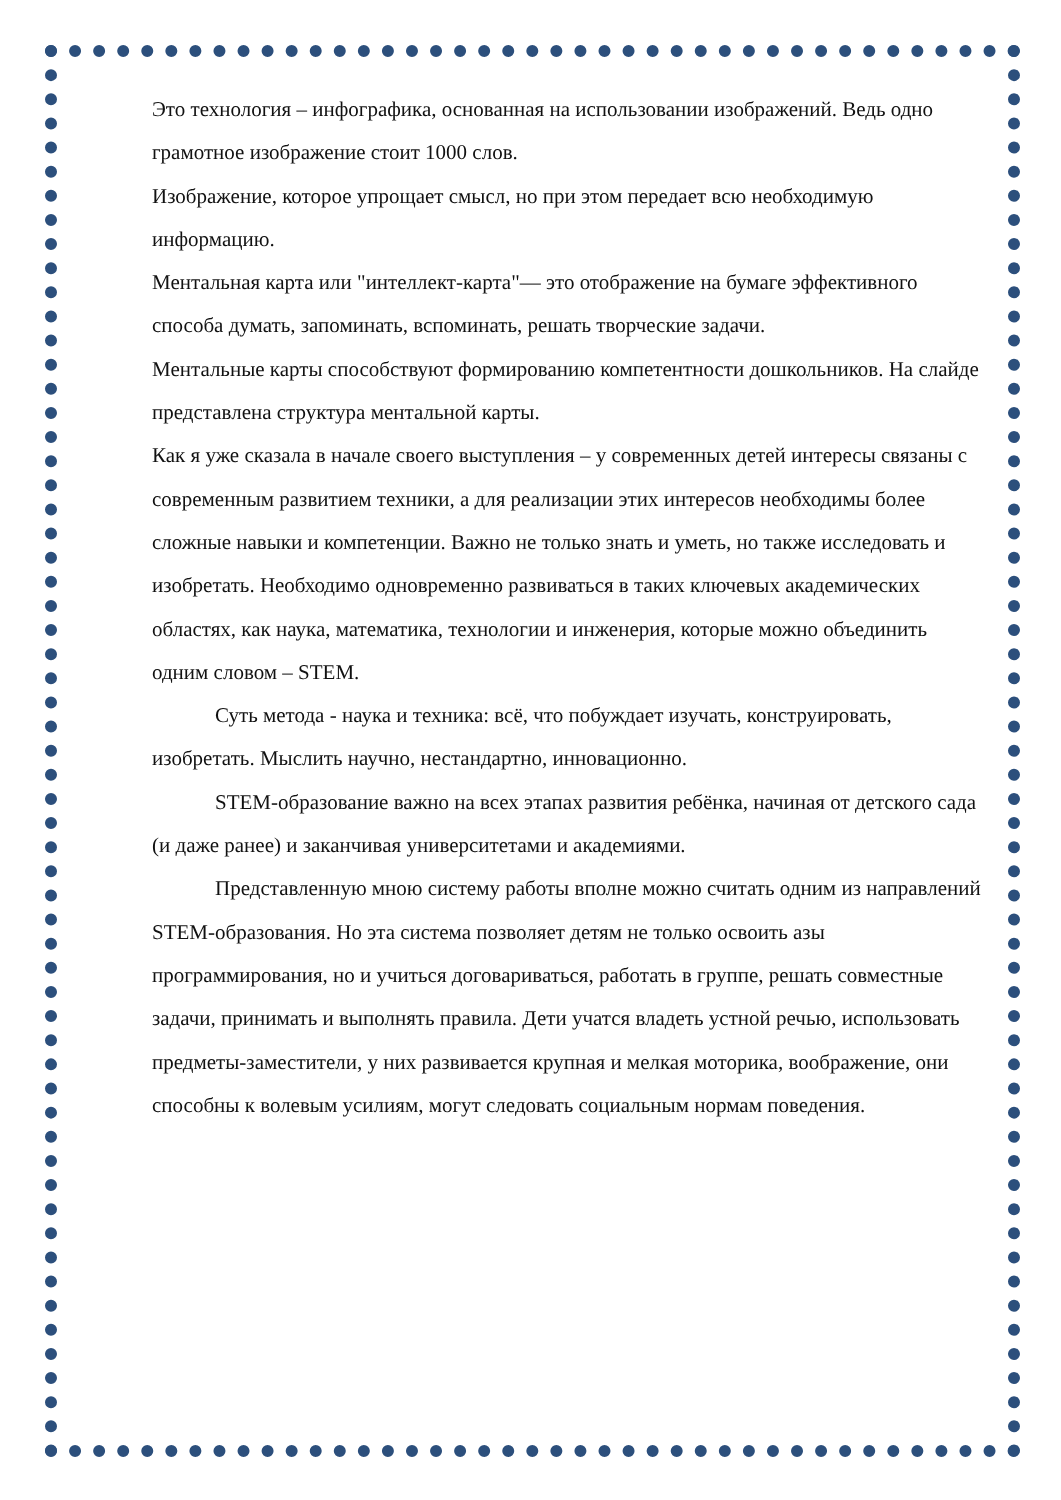Это технология – инфографика, основанная на использовании изображений. Ведь одно грамотное изображение стоит 1000 слов.
Изображение, которое упрощает смысл, но при этом передает всю необходимую информацию.
Ментальная карта или "интеллект-карта"— это отображение на бумаге эффективного способа думать, запоминать, вспоминать, решать творческие задачи.
Ментальные карты способствуют формированию компетентности дошкольников. На слайде представлена структура ментальной карты.
Как я уже сказала в начале своего выступления – у современных детей интересы связаны с современным развитием техники, а для реализации этих интересов необходимы более сложные навыки и компетенции. Важно не только знать и уметь, но также исследовать и изобретать. Необходимо одновременно развиваться в таких ключевых академических областях, как наука, математика, технологии и инженерия, которые можно объединить одним словом – STEM.
Суть метода - наука и техника: всё, что побуждает изучать, конструировать, изобретать. Мыслить научно, нестандартно, инновационно.
STEM-образование важно на всех этапах развития ребёнка, начиная от детского сада (и даже ранее) и заканчивая университетами и академиями.
Представленную мною систему работы вполне можно считать одним из направлений STEM-образования. Но эта система позволяет детям не только освоить азы программирования, но и учиться договариваться, работать в группе, решать совместные задачи, принимать и выполнять правила. Дети учатся владеть устной речью, использовать предметы-заместители, у них развивается крупная и мелкая моторика, воображение, они способны к волевым усилиям, могут следовать социальным нормам поведения.